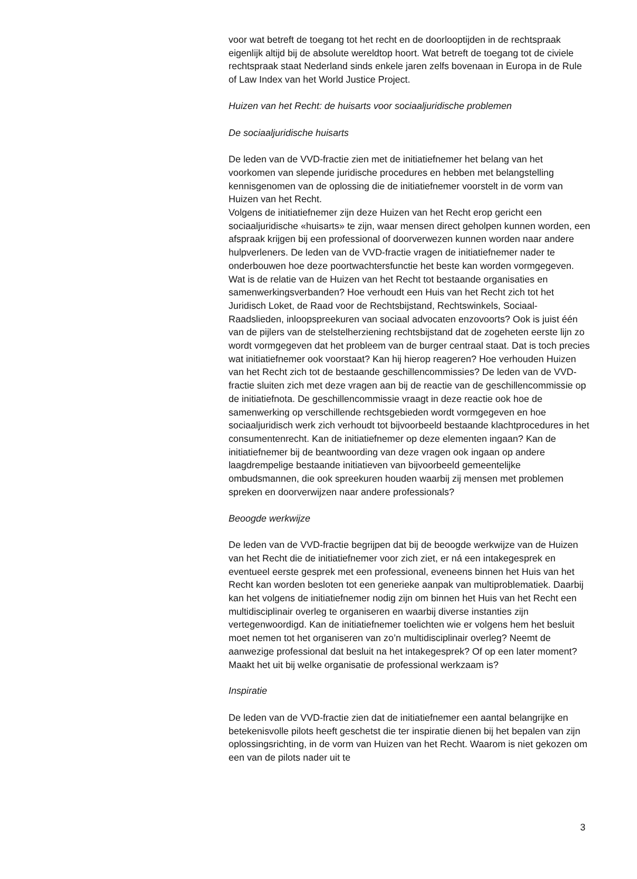voor wat betreft de toegang tot het recht en de doorlooptijden in de rechtspraak eigenlijk altijd bij de absolute wereldtop hoort. Wat betreft de toegang tot de civiele rechtspraak staat Nederland sinds enkele jaren zelfs bovenaan in Europa in de Rule of Law Index van het World Justice Project.
Huizen van het Recht: de huisarts voor sociaaljuridische problemen
De sociaaljuridische huisarts
De leden van de VVD-fractie zien met de initiatiefnemer het belang van het voorkomen van slepende juridische procedures en hebben met belang­stelling kennisgenomen van de oplossing die de initiatiefnemer voorstelt in de vorm van Huizen van het Recht.
Volgens de initiatiefnemer zijn deze Huizen van het Recht erop gericht een sociaaljuridische «huisarts» te zijn, waar mensen direct geholpen kunnen worden, een afspraak krijgen bij een professional of doorverwezen kunnen worden naar andere hulpverleners. De leden van de VVD-fractie vragen de initiatiefnemer nader te onderbouwen hoe deze poortwachters­functie het beste kan worden vormgegeven. Wat is de relatie van de Huizen van het Recht tot bestaande organisaties en samenwerkingsver­banden? Hoe verhoudt een Huis van het Recht zich tot het Juridisch Loket, de Raad voor de Rechtsbijstand, Rechtswinkels, Sociaal-Raadslieden, inloopspreekuren van sociaal advocaten enzovoorts? Ook is juist één van de pijlers van de stelstelherziening rechtsbijstand dat de zogeheten eerste lijn zo wordt vormgegeven dat het probleem van de burger centraal staat. Dat is toch precies wat initiatiefnemer ook voorstaat? Kan hij hierop reageren? Hoe verhouden Huizen van het Recht zich tot de bestaande geschillencommissies? De leden van de VVD-fractie sluiten zich met deze vragen aan bij de reactie van de geschillencommissie op de initiatiefnota. De geschillencommissie vraagt in deze reactie ook hoe de samenwerking op verschillende rechtsgebieden wordt vormgegeven en hoe sociaaljuri­disch werk zich verhoudt tot bijvoorbeeld bestaande klachtprocedures in het consumentenrecht. Kan de initiatiefnemer op deze elementen ingaan? Kan de initiatiefnemer bij de beantwoording van deze vragen ook ingaan op andere laagdrempelige bestaande initiatieven van bijvoorbeeld gemeentelijke ombudsmannen, die ook spreekuren houden waarbij zij mensen met problemen spreken en doorverwijzen naar andere professi­onals?
Beoogde werkwijze
De leden van de VVD-fractie begrijpen dat bij de beoogde werkwijze van de Huizen van het Recht die de initiatiefnemer voor zich ziet, er ná een intakegesprek en eventueel eerste gesprek met een professional, eveneens binnen het Huis van het Recht kan worden besloten tot een generieke aanpak van multiproblematiek. Daarbij kan het volgens de initiatiefnemer nodig zijn om binnen het Huis van het Recht een multidis­ciplinair overleg te organiseren en waarbij diverse instanties zijn vertegenwoordigd. Kan de initiatiefnemer toelichten wie er volgens hem het besluit moet nemen tot het organiseren van zo’n multidisciplinair overleg? Neemt de aanwezige professional dat besluit na het intakege­sprek? Of op een later moment? Maakt het uit bij welke organisatie de professional werkzaam is?
Inspiratie
De leden van de VVD-fractie zien dat de initiatiefnemer een aantal belangrijke en betekenisvolle pilots heeft geschetst die ter inspiratie dienen bij het bepalen van zijn oplossingsrichting, in de vorm van Huizen van het Recht. Waarom is niet gekozen om een van de pilots nader uit te
3